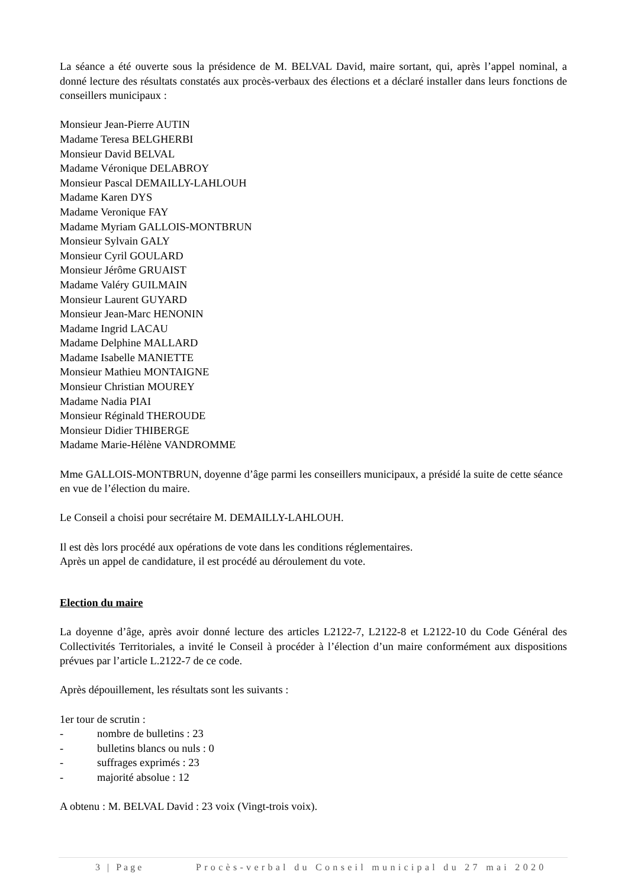La séance a été ouverte sous la présidence de M. BELVAL David, maire sortant, qui, après l’appel nominal, a donné lecture des résultats constatés aux procès-verbaux des élections et a déclaré installer dans leurs fonctions de conseillers municipaux :
Monsieur Jean-Pierre AUTIN
Madame Teresa BELGHERBI
Monsieur David BELVAL
Madame Véronique DELABROY
Monsieur Pascal DEMAILLY-LAHLOUH
Madame Karen DYS
Madame Veronique FAY
Madame Myriam GALLOIS-MONTBRUN
Monsieur Sylvain GALY
Monsieur Cyril GOULARD
Monsieur Jérôme GRUAIST
Madame Valéry GUILMAIN
Monsieur Laurent GUYARD
Monsieur Jean-Marc HENONIN
Madame Ingrid LACAU
Madame Delphine MALLARD
Madame Isabelle MANIETTE
Monsieur Mathieu MONTAIGNE
Monsieur Christian MOUREY
Madame Nadia PIAI
Monsieur Réginald THEROUDE
Monsieur Didier THIBERGE
Madame Marie-Hélène VANDROMME
Mme GALLOIS-MONTBRUN, doyenne d’âge parmi les conseillers municipaux, a présidé la suite de cette séance en vue de l’élection du maire.
Le Conseil a choisi pour secrétaire M. DEMAILLY-LAHLOUH.
Il est dès lors procédé aux opérations de vote dans les conditions réglementaires.
Après un appel de candidature, il est procédé au déroulement du vote.
Election du maire
La doyenne d’âge, après avoir donné lecture des articles L2122-7, L2122-8 et L2122-10 du Code Général des Collectivités Territoriales, a invité le Conseil à procéder à l’élection d’un maire conformément aux dispositions prévues par l’article L.2122-7 de ce code.
Après dépouillement, les résultats sont les suivants :
1er tour de scrutin :
- nombre de bulletins : 23
- bulletins blancs ou nuls : 0
- suffrages exprimés : 23
- majorité absolue : 12
A obtenu : M. BELVAL David : 23 voix (Vingt-trois voix).
3 | Page Procès-verbal du Conseil municipal du 27 mai 2020